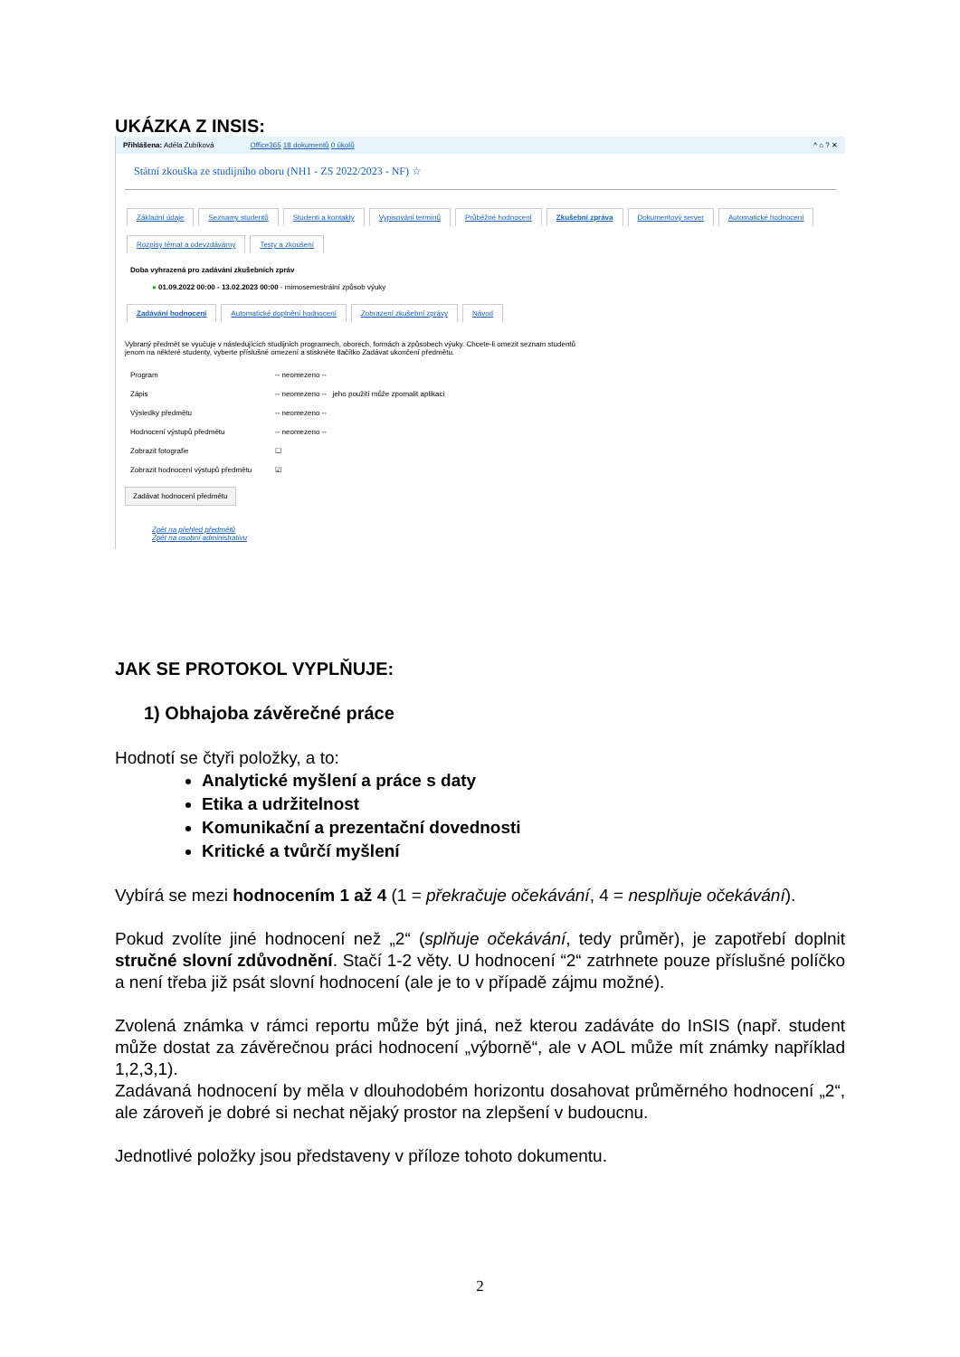UKÁZKA Z INSIS:
Přihlášena: Adéla Zubíková Office365 18 dokumentů 0 úkolů ^ ⌂ ? ✕
Státní zkouška ze studijního oboru (NH1 - ZS 2022/2023 - NF) ☆
Základní údaje Seznamy studentů Studenti a kontakty Vypisování termínů Průběžné hodnocení Zkušební zpráva Dokumentový server Automatické hodnocení
Rozpisy témat a odevzdávárny Testy a zkoušení
Doba vyhrazená pro zadávání zkušebních zpráv
● 01.09.2022 00:00 - 13.02.2023 00:00 - mimosemestrální způsob výuky
Zadávání hodnocení Automatické doplnění hodnocení Zobrazení zkušební zprávy Návod
Vybraný předmět se vyučuje v následujících studijních programech, oborech, formách a způsobech výuky. Chcete-li omezit seznam studentů jenom na některé studenty, vyberte příslušné omezení a stiskněte tlačítko Zadávat ukončení předmětu.
Program -- neomezeno --
Zápis -- neomezeno -- jeho použití může zpomalit aplikaci
Výsledky předmětu -- neomezeno --
Hodnocení výstupů předmětu -- neomezeno --
Zobrazit fotografie ☐
Zobrazit hodnocení výstupů předmětu ☑
Zadávat hodnocení předmětu
Zpět na přehled předmětů
Zpět na osobní administrativu
JAK SE PROTOKOL VYPLŇUJE:
1) Obhajoba závěrečné práce
Hodnotí se čtyři položky, a to:
Analytické myšlení a práce s daty
Etika a udržitelnost
Komunikační a prezentační dovednosti
Kritické a tvůrčí myšlení
Vybírá se mezi hodnocením 1 až 4 (1 = překračuje očekávání, 4 = nesplňuje očekávání).
Pokud zvolíte jiné hodnocení než „2“ (splňuje očekávání, tedy průměr), je zapotřebí doplnit stručné slovní zdůvodnění. Stačí 1-2 věty. U hodnocení “2“ zatrhnete pouze příslušné políčko a není třeba již psát slovní hodnocení (ale je to v případě zájmu možné).
Zvolená známka v rámci reportu může být jiná, než kterou zadáváte do InSIS (např. student může dostat za závěrečnou práci hodnocení „výborně“, ale v AOL může mít známky například 1,2,3,1).
Zadávaná hodnocení by měla v dlouhodobém horizontu dosahovat průměrného hodnocení „2“, ale zároveň je dobré si nechat nějaký prostor na zlepšení v budoucnu.
Jednotlivé položky jsou představeny v příloze tohoto dokumentu.
2